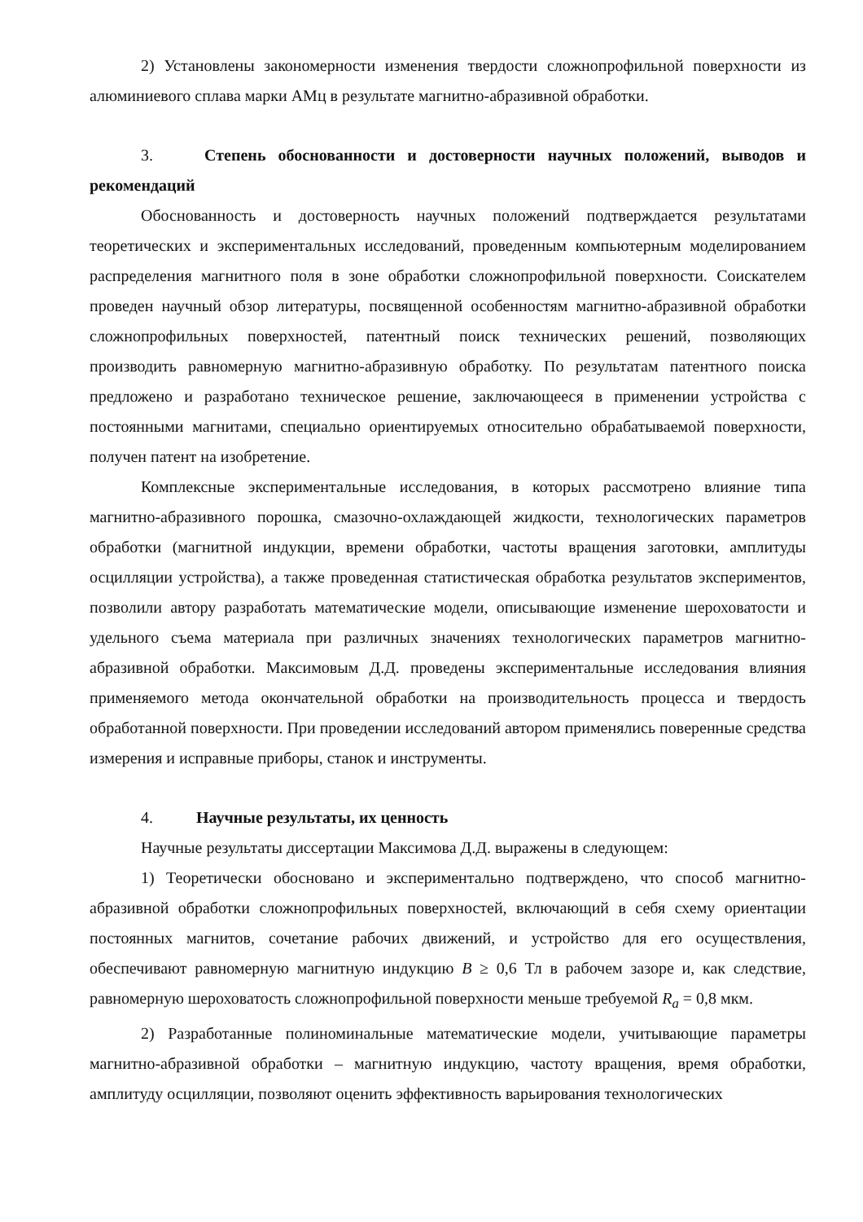2) Установлены закономерности изменения твердости сложнопрофильной поверхности из алюминиевого сплава марки АМц в результате магнитно-абразивной обработки.
3. Степень обоснованности и достоверности научных положений, выводов и рекомендаций
Обоснованность и достоверность научных положений подтверждается результатами теоретических и экспериментальных исследований, проведенным компьютерным моделированием распределения магнитного поля в зоне обработки сложнопрофильной поверхности. Соискателем проведен научный обзор литературы, посвященной особенностям магнитно-абразивной обработки сложнопрофильных поверхностей, патентный поиск технических решений, позволяющих производить равномерную магнитно-абразивную обработку. По результатам патентного поиска предложено и разработано техническое решение, заключающееся в применении устройства с постоянными магнитами, специально ориентируемых относительно обрабатываемой поверхности, получен патент на изобретение.
Комплексные экспериментальные исследования, в которых рассмотрено влияние типа магнитно-абразивного порошка, смазочно-охлаждающей жидкости, технологических параметров обработки (магнитной индукции, времени обработки, частоты вращения заготовки, амплитуды осцилляции устройства), а также проведенная статистическая обработка результатов экспериментов, позволили автору разработать математические модели, описывающие изменение шероховатости и удельного съема материала при различных значениях технологических параметров магнитно-абразивной обработки. Максимовым Д.Д. проведены экспериментальные исследования влияния применяемого метода окончательной обработки на производительность процесса и твердость обработанной поверхности. При проведении исследований автором применялись поверенные средства измерения и исправные приборы, станок и инструменты.
4. Научные результаты, их ценность
Научные результаты диссертации Максимова Д.Д. выражены в следующем:
1) Теоретически обосновано и экспериментально подтверждено, что способ магнитно-абразивной обработки сложнопрофильных поверхностей, включающий в себя схему ориентации постоянных магнитов, сочетание рабочих движений, и устройство для его осуществления, обеспечивают равномерную магнитную индукцию B ≥ 0,6 Тл в рабочем зазоре и, как следствие, равномерную шероховатость сложнопрофильной поверхности меньше требуемой R<sub>a</sub> = 0,8 мкм.
2) Разработанные полиноминальные математические модели, учитывающие параметры магнитно-абразивной обработки – магнитную индукцию, частоту вращения, время обработки, амплитуду осцилляции, позволяют оценить эффективность варьирования технологических